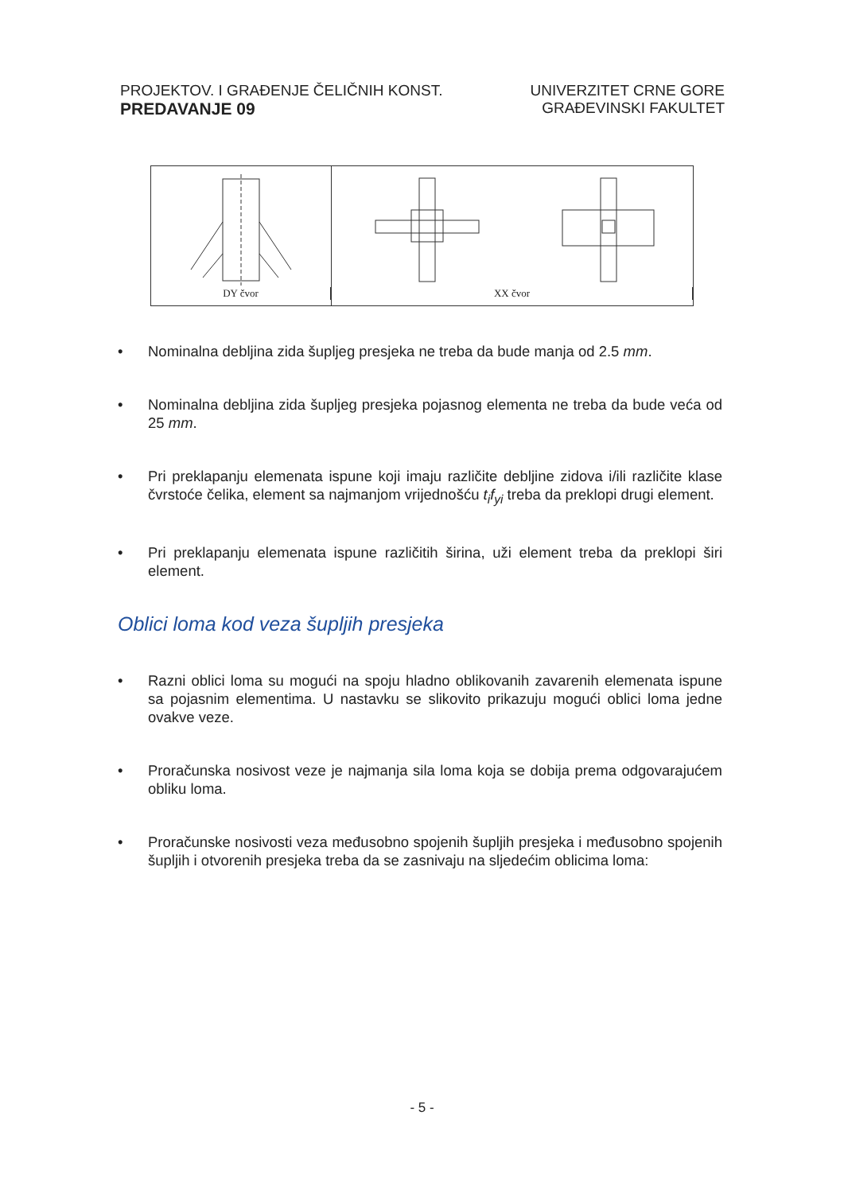PROJEKTOV. I GRAĐENJE ČELIČNIH KONST.
PREDAVANJE 09
UNIVERZITET CRNE GORE
GRAĐEVINSKI FAKULTET
DY čvor XX čvor
• Nominalna debljina zida šupljeg presjeka ne treba da bude manja od 2.5 mm.
• Nominalna debljina zida šupljeg presjeka pojasnog elementa ne treba da bude veća od 25 mm.
• Pri preklapanju elemenata ispune koji imaju različite debljine zidova i/ili različite klase čvrstoće čelika, element sa najmanjom vrijednošću t<sub>i</sub>f<sub>yi</sub> treba da preklopi drugi element.
• Pri preklapanju elemenata ispune različitih širina, uži element treba da preklopi širi element.
Oblici loma kod veza šupljih presjeka
• Razni oblici loma su mogući na spoju hladno oblikovanih zavarenih elemenata ispune sa pojasnim elementima. U nastavku se slikovito prikazuju mogući oblici loma jedne ovakve veze.
• Proračunska nosivost veze je najmanja sila loma koja se dobija prema odgovarajućem obliku loma.
• Proračunske nosivosti veza međusobno spojenih šupljih presjeka i međusobno spojenih šupljih i otvorenih presjeka treba da se zasnivaju na sljedećim oblicima loma:
- 5 -